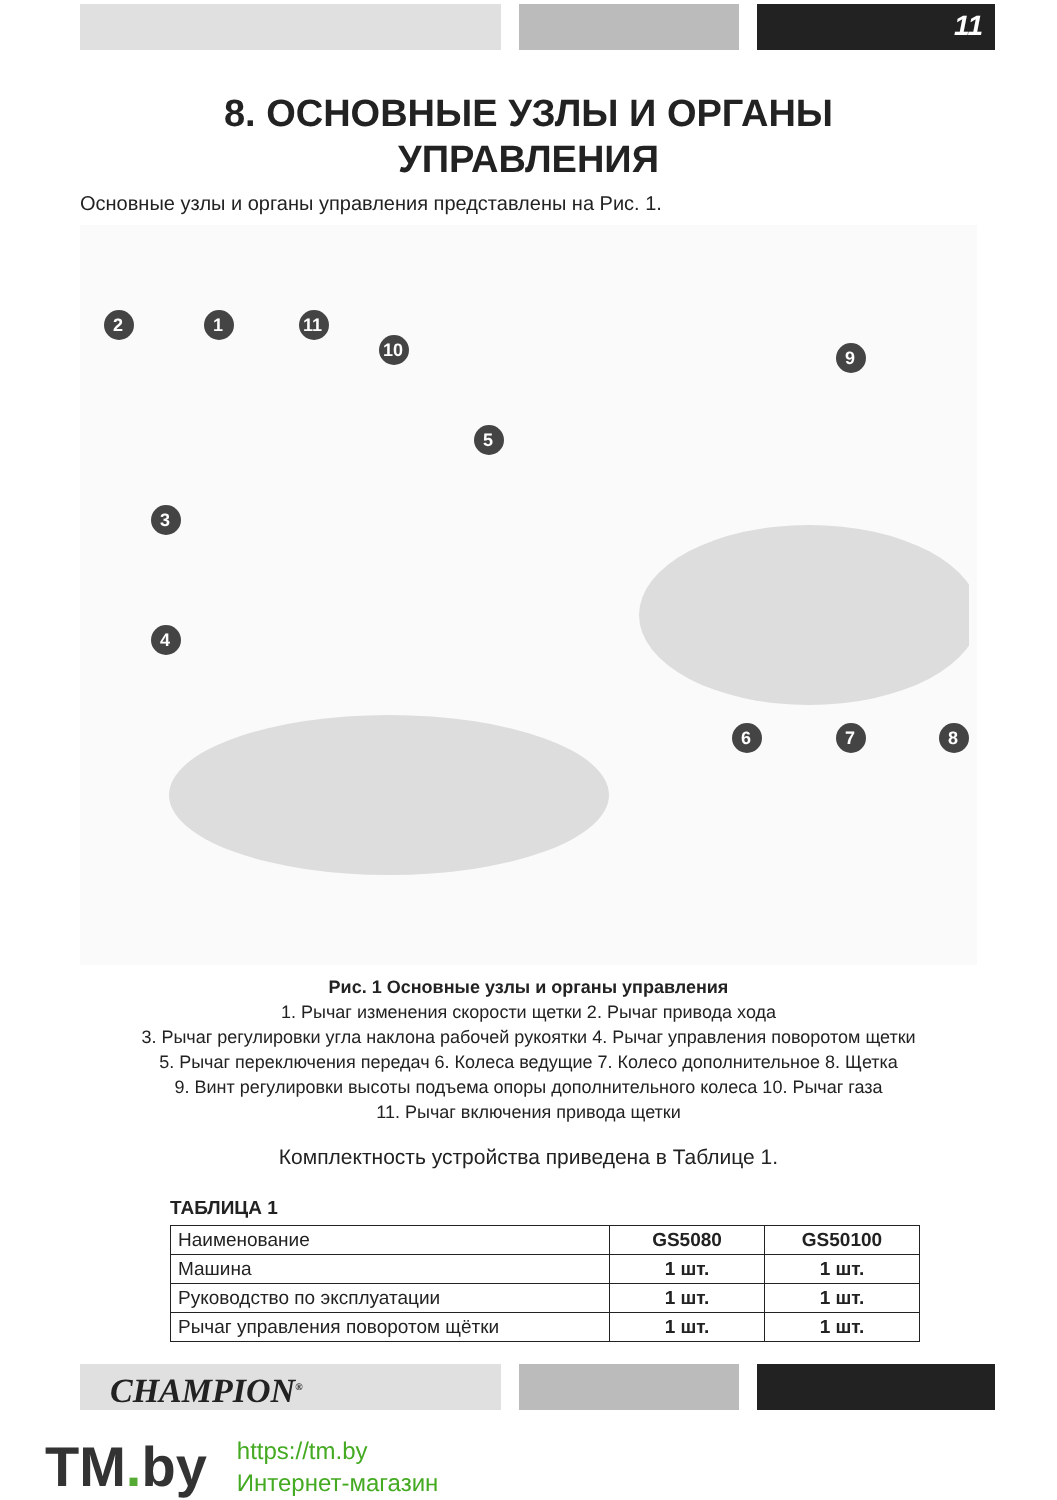11
8. ОСНОВНЫЕ УЗЛЫ И ОРГАНЫ
УПРАВЛЕНИЯ
Основные узлы и органы управления представлены на Рис. 1.
2
1
11
10
9
5
3
4
6
7
8
Рис. 1 Основные узлы и органы управления
1. Рычаг изменения скорости щетки 2. Рычаг привода хода
3. Рычаг регулировки угла наклона рабочей рукоятки 4. Рычаг управления поворотом щетки
5. Рычаг переключения передач 6. Колеса ведущие 7. Колесо дополнительное 8. Щетка
9. Винт регулировки высоты подъема опоры дополнительного колеса 10. Рычаг газа
11. Рычаг включения привода щетки
Комплектность устройства приведена в Таблице 1.
ТАБЛИЦА 1
| Наименование | GS5080 | GS50100 |
| Машина | 1 шт. | 1 шт. |
| Руководство по эксплуатации | 1 шт. | 1 шт. |
| Рычаг управления поворотом щётки | 1 шт. | 1 шт. |
CHAMPION<sup>®</sup>
TM. by https://tm.by
Интернет-магазин